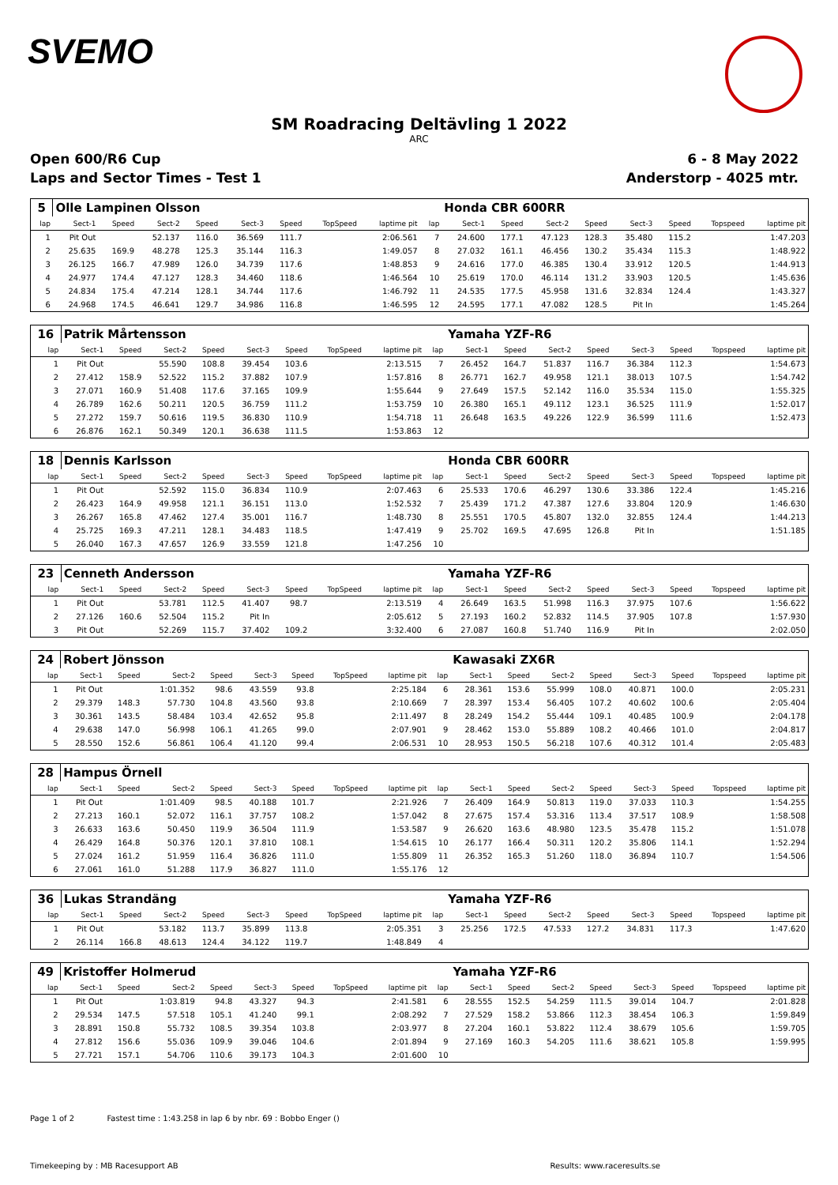SVEMO
SM Roadracing Deltävling 1 2022
ARC
Open 600/R6 Cup 6 - 8 May 2022
Laps and Sector Times - Test 1 Anderstorp - 4025 mtr.
| 5 | Olle Lampinen Olsson | | | | | | | | | Honda CBR 600RR | | | | | | | |
| lap | Sect-1 | Speed | Sect-2 | Speed | Sect-3 | Speed | TopSpeed | laptime pit | lap | Sect-1 | Speed | Sect-2 | Speed | Sect-3 | Speed | Topspeed | laptime pit |
| 1 | Pit Out | | 52.137 | 116.0 | 36.569 | 111.7 | | 2:06.561 | 7 | 24.600 | 177.1 | 47.123 | 128.3 | 35.480 | 115.2 | | 1:47.203 |
| 2 | 25.635 | 169.9 | 48.278 | 125.3 | 35.144 | 116.3 | | 1:49.057 | 8 | 27.032 | 161.1 | 46.456 | 130.2 | 35.434 | 115.3 | | 1:48.922 |
| 3 | 26.125 | 166.7 | 47.989 | 126.0 | 34.739 | 117.6 | | 1:48.853 | 9 | 24.616 | 177.0 | 46.385 | 130.4 | 33.912 | 120.5 | | 1:44.913 |
| 4 | 24.977 | 174.4 | 47.127 | 128.3 | 34.460 | 118.6 | | 1:46.564 | 10 | 25.619 | 170.0 | 46.114 | 131.2 | 33.903 | 120.5 | | 1:45.636 |
| 5 | 24.834 | 175.4 | 47.214 | 128.1 | 34.744 | 117.6 | | 1:46.792 | 11 | 24.535 | 177.5 | 45.958 | 131.6 | 32.834 | 124.4 | | 1:43.327 |
| 6 | 24.968 | 174.5 | 46.641 | 129.7 | 34.986 | 116.8 | | 1:46.595 | 12 | 24.595 | 177.1 | 47.082 | 128.5 | Pit In | | | 1:45.264 |
| 16 | Patrik Mårtensson | | | | | | | | | Yamaha YZF-R6 | | | | | | | |
| lap | Sect-1 | Speed | Sect-2 | Speed | Sect-3 | Speed | TopSpeed | laptime pit | lap | Sect-1 | Speed | Sect-2 | Speed | Sect-3 | Speed | Topspeed | laptime pit |
| 1 | Pit Out | | 55.590 | 108.8 | 39.454 | 103.6 | | 2:13.515 | 7 | 26.452 | 164.7 | 51.837 | 116.7 | 36.384 | 112.3 | | 1:54.673 |
| 2 | 27.412 | 158.9 | 52.522 | 115.2 | 37.882 | 107.9 | | 1:57.816 | 8 | 26.771 | 162.7 | 49.958 | 121.1 | 38.013 | 107.5 | | 1:54.742 |
| 3 | 27.071 | 160.9 | 51.408 | 117.6 | 37.165 | 109.9 | | 1:55.644 | 9 | 27.649 | 157.5 | 52.142 | 116.0 | 35.534 | 115.0 | | 1:55.325 |
| 4 | 26.789 | 162.6 | 50.211 | 120.5 | 36.759 | 111.2 | | 1:53.759 | 10 | 26.380 | 165.1 | 49.112 | 123.1 | 36.525 | 111.9 | | 1:52.017 |
| 5 | 27.272 | 159.7 | 50.616 | 119.5 | 36.830 | 110.9 | | 1:54.718 | 11 | 26.648 | 163.5 | 49.226 | 122.9 | 36.599 | 111.6 | | 1:52.473 |
| 6 | 26.876 | 162.1 | 50.349 | 120.1 | 36.638 | 111.5 | | 1:53.863 | 12 | | | | | | | | |
| 18 | Dennis Karlsson | | | | | | | | | Honda CBR 600RR | | | | | | | |
| lap | Sect-1 | Speed | Sect-2 | Speed | Sect-3 | Speed | TopSpeed | laptime pit | lap | Sect-1 | Speed | Sect-2 | Speed | Sect-3 | Speed | Topspeed | laptime pit |
| 1 | Pit Out | | 52.592 | 115.0 | 36.834 | 110.9 | | 2:07.463 | 6 | 25.533 | 170.6 | 46.297 | 130.6 | 33.386 | 122.4 | | 1:45.216 |
| 2 | 26.423 | 164.9 | 49.958 | 121.1 | 36.151 | 113.0 | | 1:52.532 | 7 | 25.439 | 171.2 | 47.387 | 127.6 | 33.804 | 120.9 | | 1:46.630 |
| 3 | 26.267 | 165.8 | 47.462 | 127.4 | 35.001 | 116.7 | | 1:48.730 | 8 | 25.551 | 170.5 | 45.807 | 132.0 | 32.855 | 124.4 | | 1:44.213 |
| 4 | 25.725 | 169.3 | 47.211 | 128.1 | 34.483 | 118.5 | | 1:47.419 | 9 | 25.702 | 169.5 | 47.695 | 126.8 | Pit In | | | 1:51.185 |
| 5 | 26.040 | 167.3 | 47.657 | 126.9 | 33.559 | 121.8 | | 1:47.256 | 10 | | | | | | | | |
| 23 | Cenneth Andersson | | | | | | | | | Yamaha YZF-R6 | | | | | | | |
| lap | Sect-1 | Speed | Sect-2 | Speed | Sect-3 | Speed | TopSpeed | laptime pit | lap | Sect-1 | Speed | Sect-2 | Speed | Sect-3 | Speed | Topspeed | laptime pit |
| 1 | Pit Out | | 53.781 | 112.5 | 41.407 | 98.7 | | 2:13.519 | 4 | 26.649 | 163.5 | 51.998 | 116.3 | 37.975 | 107.6 | | 1:56.622 |
| 2 | 27.126 | 160.6 | 52.504 | 115.2 | Pit In | | | 2:05.612 | 5 | 27.193 | 160.2 | 52.832 | 114.5 | 37.905 | 107.8 | | 1:57.930 |
| 3 | Pit Out | | 52.269 | 115.7 | 37.402 | 109.2 | | 3:32.400 | 6 | 27.087 | 160.8 | 51.740 | 116.9 | Pit In | | | 2:02.050 |
| 24 | Robert Jönsson | | | | | | | | | Kawasaki ZX6R | | | | | | | |
| lap | Sect-1 | Speed | Sect-2 | Speed | Sect-3 | Speed | TopSpeed | laptime pit | lap | Sect-1 | Speed | Sect-2 | Speed | Sect-3 | Speed | Topspeed | laptime pit |
| 1 | Pit Out | | 1:01.352 | 98.6 | 43.559 | 93.8 | | 2:25.184 | 6 | 28.361 | 153.6 | 55.999 | 108.0 | 40.871 | 100.0 | | 2:05.231 |
| 2 | 29.379 | 148.3 | 57.730 | 104.8 | 43.560 | 93.8 | | 2:10.669 | 7 | 28.397 | 153.4 | 56.405 | 107.2 | 40.602 | 100.6 | | 2:05.404 |
| 3 | 30.361 | 143.5 | 58.484 | 103.4 | 42.652 | 95.8 | | 2:11.497 | 8 | 28.249 | 154.2 | 55.444 | 109.1 | 40.485 | 100.9 | | 2:04.178 |
| 4 | 29.638 | 147.0 | 56.998 | 106.1 | 41.265 | 99.0 | | 2:07.901 | 9 | 28.462 | 153.0 | 55.889 | 108.2 | 40.466 | 101.0 | | 2:04.817 |
| 5 | 28.550 | 152.6 | 56.861 | 106.4 | 41.120 | 99.4 | | 2:06.531 | 10 | 28.953 | 150.5 | 56.218 | 107.6 | 40.312 | 101.4 | | 2:05.483 |
| 28 | Hampus Örnell | | | | | | | | | | | | | | | | |
| lap | Sect-1 | Speed | Sect-2 | Speed | Sect-3 | Speed | TopSpeed | laptime pit | lap | Sect-1 | Speed | Sect-2 | Speed | Sect-3 | Speed | Topspeed | laptime pit |
| 1 | Pit Out | | 1:01.409 | 98.5 | 40.188 | 101.7 | | 2:21.926 | 7 | 26.409 | 164.9 | 50.813 | 119.0 | 37.033 | 110.3 | | 1:54.255 |
| 2 | 27.213 | 160.1 | 52.072 | 116.1 | 37.757 | 108.2 | | 1:57.042 | 8 | 27.675 | 157.4 | 53.316 | 113.4 | 37.517 | 108.9 | | 1:58.508 |
| 3 | 26.633 | 163.6 | 50.450 | 119.9 | 36.504 | 111.9 | | 1:53.587 | 9 | 26.620 | 163.6 | 48.980 | 123.5 | 35.478 | 115.2 | | 1:51.078 |
| 4 | 26.429 | 164.8 | 50.376 | 120.1 | 37.810 | 108.1 | | 1:54.615 | 10 | 26.177 | 166.4 | 50.311 | 120.2 | 35.806 | 114.1 | | 1:52.294 |
| 5 | 27.024 | 161.2 | 51.959 | 116.4 | 36.826 | 111.0 | | 1:55.809 | 11 | 26.352 | 165.3 | 51.260 | 118.0 | 36.894 | 110.7 | | 1:54.506 |
| 6 | 27.061 | 161.0 | 51.288 | 117.9 | 36.827 | 111.0 | | 1:55.176 | 12 | | | | | | | | |
| 36 | Lukas Strandäng | | | | | | | | | Yamaha YZF-R6 | | | | | | | |
| lap | Sect-1 | Speed | Sect-2 | Speed | Sect-3 | Speed | TopSpeed | laptime pit | lap | Sect-1 | Speed | Sect-2 | Speed | Sect-3 | Speed | Topspeed | laptime pit |
| 1 | Pit Out | | 53.182 | 113.7 | 35.899 | 113.8 | | 2:05.351 | 3 | 25.256 | 172.5 | 47.533 | 127.2 | 34.831 | 117.3 | | 1:47.620 |
| 2 | 26.114 | 166.8 | 48.613 | 124.4 | 34.122 | 119.7 | | 1:48.849 | 4 | | | | | | | | |
| 49 | Kristoffer Holmerud | | | | | | | | | Yamaha YZF-R6 | | | | | | | |
| lap | Sect-1 | Speed | Sect-2 | Speed | Sect-3 | Speed | TopSpeed | laptime pit | lap | Sect-1 | Speed | Sect-2 | Speed | Sect-3 | Speed | Topspeed | laptime pit |
| 1 | Pit Out | | 1:03.819 | 94.8 | 43.327 | 94.3 | | 2:41.581 | 6 | 28.555 | 152.5 | 54.259 | 111.5 | 39.014 | 104.7 | | 2:01.828 |
| 2 | 29.534 | 147.5 | 57.518 | 105.1 | 41.240 | 99.1 | | 2:08.292 | 7 | 27.529 | 158.2 | 53.866 | 112.3 | 38.454 | 106.3 | | 1:59.849 |
| 3 | 28.891 | 150.8 | 55.732 | 108.5 | 39.354 | 103.8 | | 2:03.977 | 8 | 27.204 | 160.1 | 53.822 | 112.4 | 38.679 | 105.6 | | 1:59.705 |
| 4 | 27.812 | 156.6 | 55.036 | 109.9 | 39.046 | 104.6 | | 2:01.894 | 9 | 27.169 | 160.3 | 54.205 | 111.6 | 38.621 | 105.8 | | 1:59.995 |
| 5 | 27.721 | 157.1 | 54.706 | 110.6 | 39.173 | 104.3 | | 2:01.600 | 10 | | | | | | | | |
Page 1 of 2 Fastest time : 1:43.258 in lap 6 by nbr. 69 : Bobbo Enger ()
Timekeeping by : MB Racesupport AB Results: www.raceresults.se